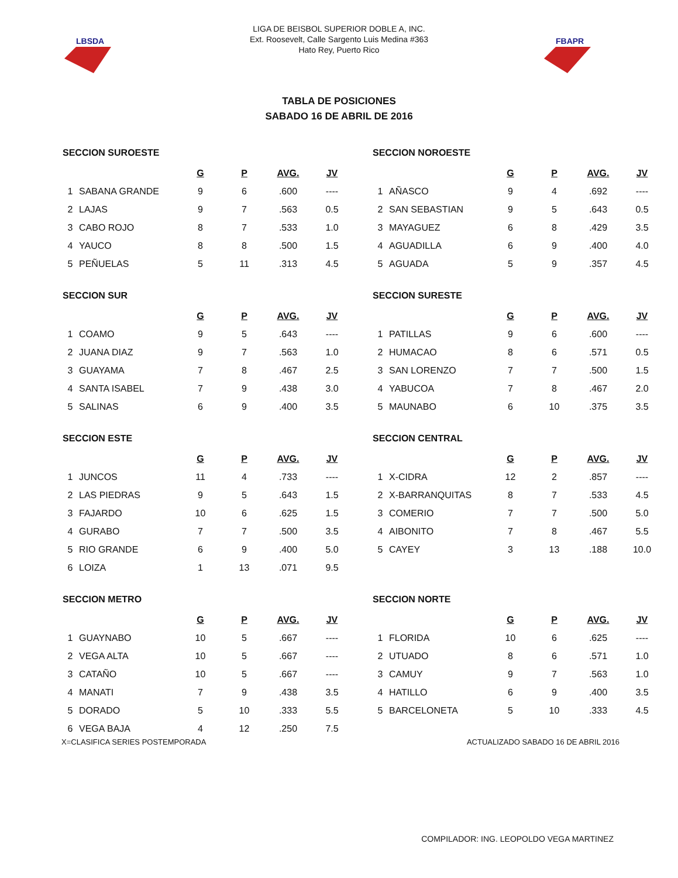LBSDA
LIGA DE BEISBOL SUPERIOR DOBLE A, INC.
Ext. Roosevelt, Calle Sargento Luis Medina #363
Hato Rey, Puerto Rico
FBAPR
TABLA DE POSICIONES
SABADO 16 DE ABRIL DE 2016
SECCION SUROESTE
| | | G | P | AVG. | JV |
| --- | --- | --- | --- | --- | --- |
| 1 | SABANA GRANDE | 9 | 6 | .600 | ---- |
| 2 | LAJAS | 9 | 7 | .563 | 0.5 |
| 3 | CABO ROJO | 8 | 7 | .533 | 1.0 |
| 4 | YAUCO | 8 | 8 | .500 | 1.5 |
| 5 | PEÑUELAS | 5 | 11 | .313 | 4.5 |
SECCION NOROESTE
| | | G | P | AVG. | JV |
| --- | --- | --- | --- | --- | --- |
| 1 | AÑASCO | 9 | 4 | .692 | ---- |
| 2 | SAN SEBASTIAN | 9 | 5 | .643 | 0.5 |
| 3 | MAYAGUEZ | 6 | 8 | .429 | 3.5 |
| 4 | AGUADILLA | 6 | 9 | .400 | 4.0 |
| 5 | AGUADA | 5 | 9 | .357 | 4.5 |
SECCION SUR
| | | G | P | AVG. | JV |
| --- | --- | --- | --- | --- | --- |
| 1 | COAMO | 9 | 5 | .643 | ---- |
| 2 | JUANA DIAZ | 9 | 7 | .563 | 1.0 |
| 3 | GUAYAMA | 7 | 8 | .467 | 2.5 |
| 4 | SANTA ISABEL | 7 | 9 | .438 | 3.0 |
| 5 | SALINAS | 6 | 9 | .400 | 3.5 |
SECCION SURESTE
| | | G | P | AVG. | JV |
| --- | --- | --- | --- | --- | --- |
| 1 | PATILLAS | 9 | 6 | .600 | ---- |
| 2 | HUMACAO | 8 | 6 | .571 | 0.5 |
| 3 | SAN LORENZO | 7 | 7 | .500 | 1.5 |
| 4 | YABUCOA | 7 | 8 | .467 | 2.0 |
| 5 | MAUNABO | 6 | 10 | .375 | 3.5 |
SECCION ESTE
| | | G | P | AVG. | JV |
| --- | --- | --- | --- | --- | --- |
| 1 | JUNCOS | 11 | 4 | .733 | ---- |
| 2 | LAS PIEDRAS | 9 | 5 | .643 | 1.5 |
| 3 | FAJARDO | 10 | 6 | .625 | 1.5 |
| 4 | GURABO | 7 | 7 | .500 | 3.5 |
| 5 | RIO GRANDE | 6 | 9 | .400 | 5.0 |
| 6 | LOIZA | 1 | 13 | .071 | 9.5 |
SECCION CENTRAL
| | | G | P | AVG. | JV |
| --- | --- | --- | --- | --- | --- |
| 1 | X-CIDRA | 12 | 2 | .857 | ---- |
| 2 | X-BARRANQUITAS | 8 | 7 | .533 | 4.5 |
| 3 | COMERIO | 7 | 7 | .500 | 5.0 |
| 4 | AIBONITO | 7 | 8 | .467 | 5.5 |
| 5 | CAYEY | 3 | 13 | .188 | 10.0 |
SECCION METRO
| | | G | P | AVG. | JV |
| --- | --- | --- | --- | --- | --- |
| 1 | GUAYNABO | 10 | 5 | .667 | ---- |
| 2 | VEGA ALTA | 10 | 5 | .667 | ---- |
| 3 | CATAÑO | 10 | 5 | .667 | ---- |
| 4 | MANATI | 7 | 9 | .438 | 3.5 |
| 5 | DORADO | 5 | 10 | .333 | 5.5 |
| 6 | VEGA BAJA | 4 | 12 | .250 | 7.5 |
SECCION NORTE
| | | G | P | AVG. | JV |
| --- | --- | --- | --- | --- | --- |
| 1 | FLORIDA | 10 | 6 | .625 | ---- |
| 2 | UTUADO | 8 | 6 | .571 | 1.0 |
| 3 | CAMUY | 9 | 7 | .563 | 1.0 |
| 4 | HATILLO | 6 | 9 | .400 | 3.5 |
| 5 | BARCELONETA | 5 | 10 | .333 | 4.5 |
X=CLASIFICA SERIES POSTEMPORADA ACTUALIZADO SABADO 16 DE ABRIL 2016
COMPILADOR: ING. LEOPOLDO VEGA MARTINEZ